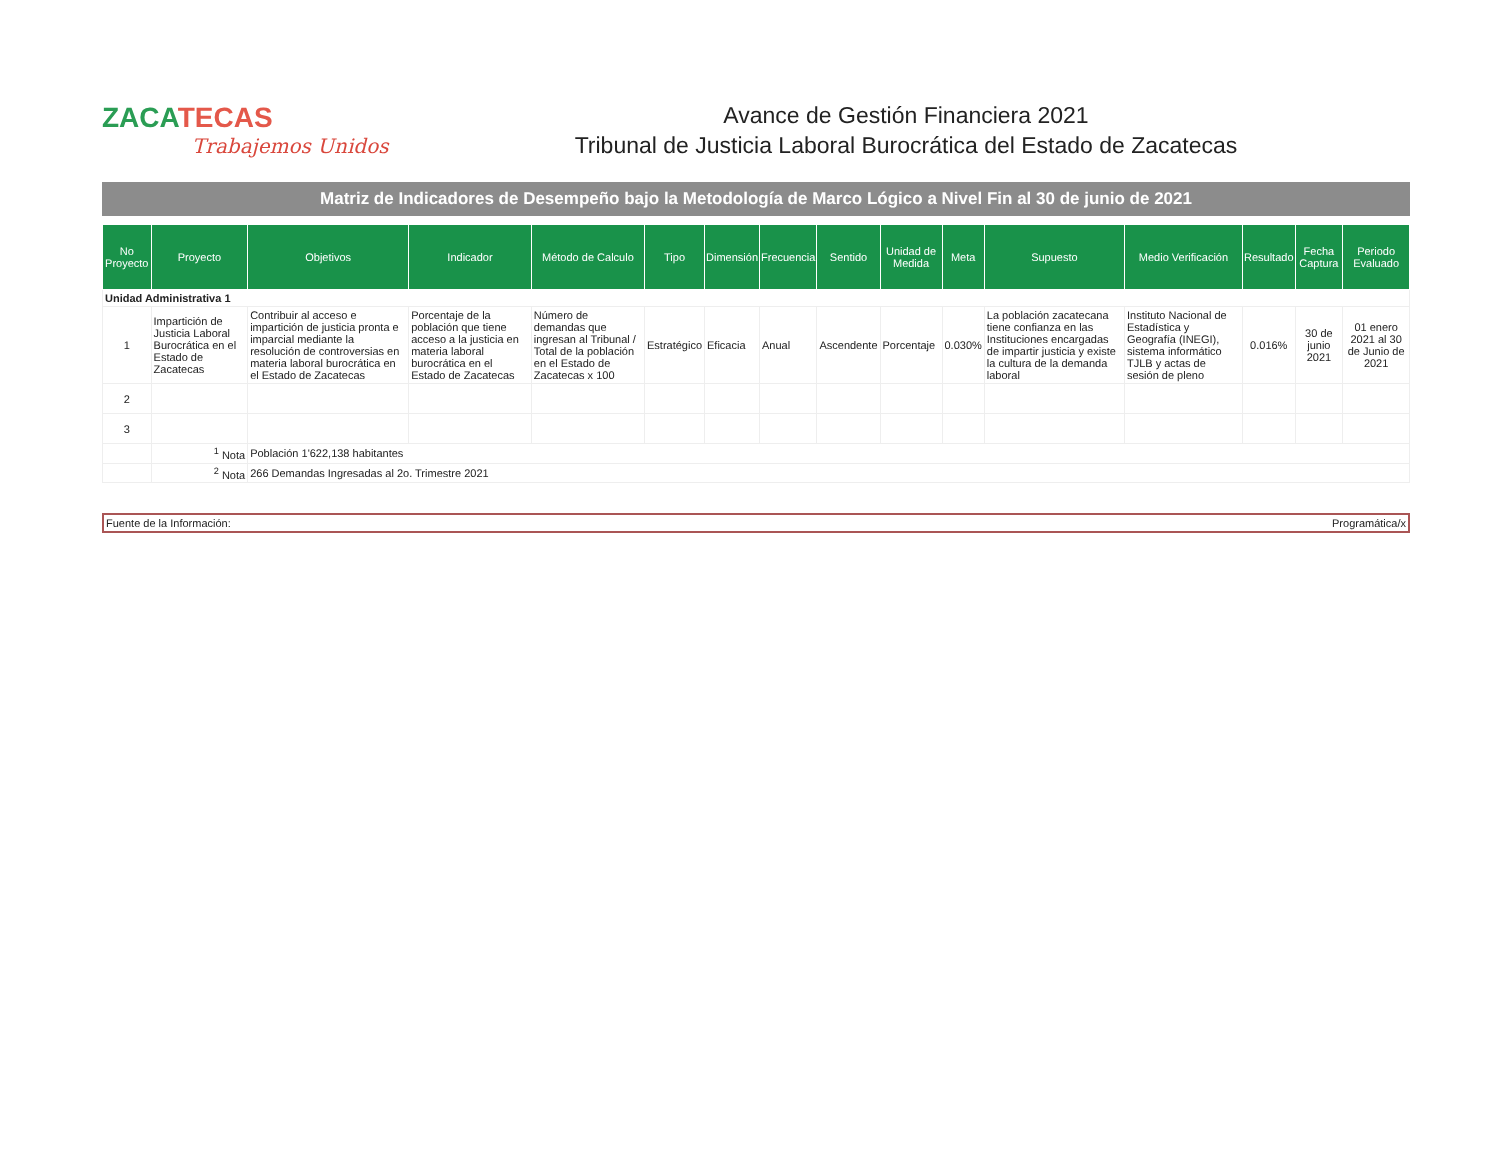ZACATECAS
Trabajemos Unidos
Avance de Gestión Financiera 2021
Tribunal de Justicia Laboral Burocrática del Estado de Zacatecas
Matriz de Indicadores de Desempeño bajo la Metodología de Marco Lógico a Nivel Fin al 30 de junio de 2021
| No Proyecto | Proyecto | Objetivos | Indicador | Método de Calculo | Tipo | Dimensión | Frecuencia | Sentido | Unidad de Medida | Meta | Supuesto | Medio Verificación | Resultado | Fecha Captura | Periodo Evaluado |
| --- | --- | --- | --- | --- | --- | --- | --- | --- | --- | --- | --- | --- | --- | --- | --- |
| Unidad Administrativa 1 | | | | | | | | | | | | | | | |
| 1 | Impartición de Justicia Laboral Burocrática en el Estado de Zacatecas | Contribuir al acceso e impartición de justicia pronta e imparcial mediante la resolución de controversias en materia laboral burocrática en el Estado de Zacatecas | Porcentaje de la población que tiene acceso a la justicia en materia laboral burocrática en el Estado de Zacatecas | Número de demandas que ingresan al Tribunal / Total de la población en el Estado de Zacatecas x 100 | Estratégico | Eficacia | Anual | Ascendente | Porcentaje | 0.030% | La población zacatecana tiene confianza en las Instituciones encargadas de impartir justicia y existe la cultura de la demanda laboral | Instituto Nacional de Estadística y Geografía (INEGI), sistema informático TJLB y actas de sesión de pleno | 0.016% | 30 de junio 2021 | 01 enero 2021 al 30 de Junio de 2021 |
| 2 | | | | | | | | | | | | | | | |
| 3 | | | | | | | | | | | | | | | |
| | <sup>1</sup> Nota | Población 1'622,138 habitantes | | | | | | | | | | | | | |
| | <sup>2</sup> Nota | 266 Demandas Ingresadas al 2o. Trimestre 2021 | | | | | | | | | | | | | |
Fuente de la Información: Programática/x